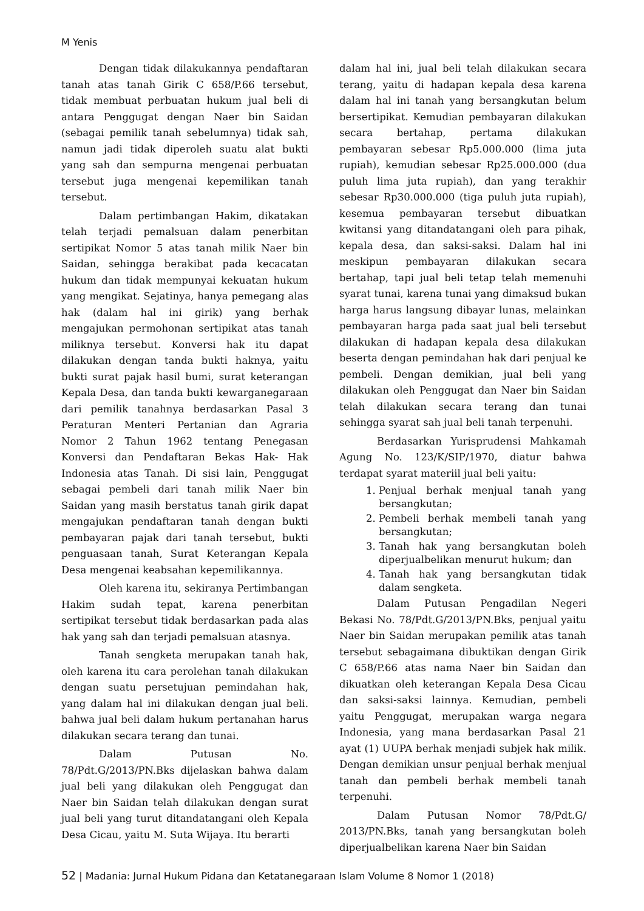M Yenis
Dengan tidak dilakukannya pendaftaran tanah atas tanah Girik C 658/P.66 tersebut, tidak membuat perbuatan hukum jual beli di antara Penggugat dengan Naer bin Saidan (sebagai pemilik tanah sebelumnya) tidak sah, namun jadi tidak diperoleh suatu alat bukti yang sah dan sempurna mengenai perbuatan tersebut juga mengenai kepemilikan tanah tersebut.
Dalam pertimbangan Hakim, dikatakan telah terjadi pemalsuan dalam penerbitan sertipikat Nomor 5 atas tanah milik Naer bin Saidan, sehingga berakibat pada kecacatan hukum dan tidak mempunyai kekuatan hukum yang mengikat. Sejatinya, hanya pemegang alas hak (dalam hal ini girik) yang berhak mengajukan permohonan sertipikat atas tanah miliknya tersebut. Konversi hak itu dapat dilakukan dengan tanda bukti haknya, yaitu bukti surat pajak hasil bumi, surat keterangan Kepala Desa, dan tanda bukti kewarganegaraan dari pemilik tanahnya berdasarkan Pasal 3 Peraturan Menteri Pertanian dan Agraria Nomor 2 Tahun 1962 tentang Penegasan Konversi dan Pendaftaran Bekas Hak- Hak Indonesia atas Tanah. Di sisi lain, Penggugat sebagai pembeli dari tanah milik Naer bin Saidan yang masih berstatus tanah girik dapat mengajukan pendaftaran tanah dengan bukti pembayaran pajak dari tanah tersebut, bukti penguasaan tanah, Surat Keterangan Kepala Desa mengenai keabsahan kepemilikannya.
Oleh karena itu, sekiranya Pertimbangan Hakim sudah tepat, karena penerbitan sertipikat tersebut tidak berdasarkan pada alas hak yang sah dan terjadi pemalsuan atasnya.
Tanah sengketa merupakan tanah hak, oleh karena itu cara perolehan tanah dilakukan dengan suatu persetujuan pemindahan hak, yang dalam hal ini dilakukan dengan jual beli. bahwa jual beli dalam hukum pertanahan harus dilakukan secara terang dan tunai.
Dalam Putusan No. 78/Pdt.G/2013/PN.Bks dijelaskan bahwa dalam jual beli yang dilakukan oleh Penggugat dan Naer bin Saidan telah dilakukan dengan surat jual beli yang turut ditandatangani oleh Kepala Desa Cicau, yaitu M. Suta Wijaya. Itu berarti
dalam hal ini, jual beli telah dilakukan secara terang, yaitu di hadapan kepala desa karena dalam hal ini tanah yang bersangkutan belum bersertipikat. Kemudian pembayaran dilakukan secara bertahap, pertama dilakukan pembayaran sebesar Rp5.000.000 (lima juta rupiah), kemudian sebesar Rp25.000.000 (dua puluh lima juta rupiah), dan yang terakhir sebesar Rp30.000.000 (tiga puluh juta rupiah), kesemua pembayaran tersebut dibuatkan kwitansi yang ditandatangani oleh para pihak, kepala desa, dan saksi-saksi. Dalam hal ini meskipun pembayaran dilakukan secara bertahap, tapi jual beli tetap telah memenuhi syarat tunai, karena tunai yang dimaksud bukan harga harus langsung dibayar lunas, melainkan pembayaran harga pada saat jual beli tersebut dilakukan di hadapan kepala desa dilakukan beserta dengan pemindahan hak dari penjual ke pembeli. Dengan demikian, jual beli yang dilakukan oleh Penggugat dan Naer bin Saidan telah dilakukan secara terang dan tunai sehingga syarat sah jual beli tanah terpenuhi.
Berdasarkan Yurisprudensi Mahkamah Agung No. 123/K/SIP/1970, diatur bahwa terdapat syarat materiil jual beli yaitu:
1. Penjual berhak menjual tanah yang bersangkutan;
2. Pembeli berhak membeli tanah yang bersangkutan;
3. Tanah hak yang bersangkutan boleh diperjualbelikan menurut hukum; dan
4. Tanah hak yang bersangkutan tidak dalam sengketa.
Dalam Putusan Pengadilan Negeri Bekasi No. 78/Pdt.G/2013/PN.Bks, penjual yaitu Naer bin Saidan merupakan pemilik atas tanah tersebut sebagaimana dibuktikan dengan Girik C 658/P.66 atas nama Naer bin Saidan dan dikuatkan oleh keterangan Kepala Desa Cicau dan saksi-saksi lainnya. Kemudian, pembeli yaitu Penggugat, merupakan warga negara Indonesia, yang mana berdasarkan Pasal 21 ayat (1) UUPA berhak menjadi subjek hak milik. Dengan demikian unsur penjual berhak menjual tanah dan pembeli berhak membeli tanah terpenuhi.
Dalam Putusan Nomor 78/Pdt.G/ 2013/PN.Bks, tanah yang bersangkutan boleh diperjualbelikan karena Naer bin Saidan
52 | Madania: Jurnal Hukum Pidana dan Ketatanegaraan Islam Volume 8 Nomor 1 (2018)